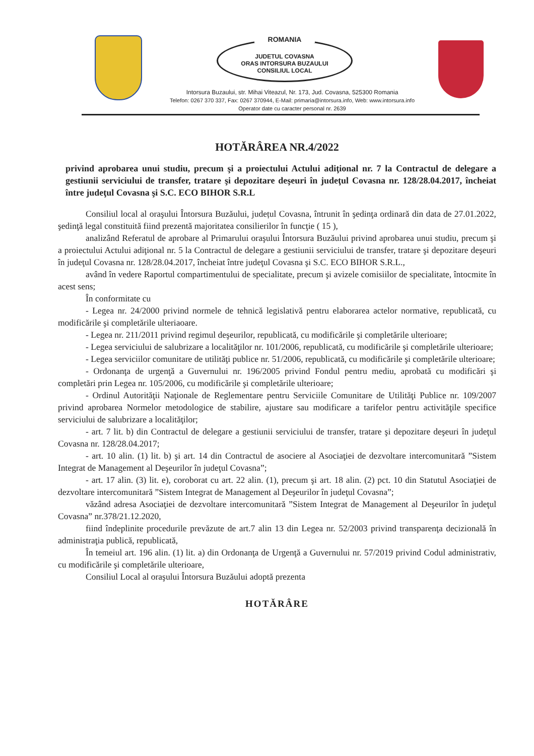ROMANIA
JUDETUL COVASNA
ORAS INTORSURA BUZAULUI
CONSILIUL LOCAL
Intorsura Buzaului, str. Mihai Viteazul, Nr. 173, Jud. Covasna, 525300 Romania
Telefon: 0267 370 337, Fax: 0267 370944, E-Mail: primaria@intorsura.info, Web: www.intorsura.info
Operator date cu caracter personal nr. 2639
HOTĂRÂREA NR.4/2022
privind aprobarea unui studiu, precum şi a proiectului Actului adiţional nr. 7 la Contractul de delegare a gestiunii serviciului de transfer, tratare şi depozitare deşeuri în judeţul Covasna nr. 128/28.04.2017, încheiat între judeţul Covasna şi S.C. ECO BIHOR S.R.L
Consiliul local al oraşului Întorsura Buzăului, județul Covasna, întrunit în şedinţa ordinară din data de 27.01.2022, şedinţă legal constituită fiind prezentă majoritatea consilierilor în funcţie ( 15 ),
analizând Referatul de aprobare al Primarului oraşului Întorsura Buzăului privind aprobarea unui studiu, precum şi a proiectului Actului adiţional nr. 5 la Contractul de delegare a gestiunii serviciului de transfer, tratare şi depozitare deşeuri în judeţul Covasna nr. 128/28.04.2017, încheiat între judeţul Covasna şi S.C. ECO BIHOR S.R.L.,
având în vedere Raportul compartimentului de specialitate, precum şi avizele comisiilor de specialitate, întocmite în acest sens;
În conformitate cu
- Legea nr. 24/2000 privind normele de tehnică legislativă pentru elaborarea actelor normative, republicată, cu modificările şi completările ulteriaoare.
- Legea nr. 211/2011 privind regimul deşeurilor, republicată, cu modificările şi completările ulterioare;
- Legea serviciului de salubrizare a localităţilor nr. 101/2006, republicată, cu modificările şi completările ulterioare;
- Legea serviciilor comunitare de utilităţi publice nr. 51/2006, republicată, cu modificările şi completările ulterioare;
- Ordonanţa de urgenţă a Guvernului nr. 196/2005 privind Fondul pentru mediu, aprobată cu modificări şi completări prin Legea nr. 105/2006, cu modificările şi completările ulterioare;
- Ordinul Autorităţii Naţionale de Reglementare pentru Serviciile Comunitare de Utilităţi Publice nr. 109/2007 privind aprobarea Normelor metodologice de stabilire, ajustare sau modificare a tarifelor pentru activităţile specifice serviciului de salubrizare a localităţilor;
- art. 7 lit. b) din Contractul de delegare a gestiunii serviciului de transfer, tratare şi depozitare deşeuri în judeţul Covasna nr. 128/28.04.2017;
- art. 10 alin. (1) lit. b) şi art. 14 din Contractul de asociere al Asociaţiei de dezvoltare intercomunitară ”Sistem Integrat de Management al Deşeurilor în judeţul Covasna”;
- art. 17 alin. (3) lit. e), coroborat cu art. 22 alin. (1), precum şi art. 18 alin. (2) pct. 10 din Statutul Asociaţiei de dezvoltare intercomunitară ”Sistem Integrat de Management al Deşeurilor în judeţul Covasna”;
văzând adresa Asociaţiei de dezvoltare intercomunitară ”Sistem Integrat de Management al Deşeurilor în judeţul Covasna” nr.378/21.12.2020,
fiind îndeplinite procedurile prevăzute de art.7 alin 13 din Legea nr. 52/2003 privind transparenţa decizională în administraţia publică, republicată,
În temeiul art. 196 alin. (1) lit. a) din Ordonanţa de Urgenţă a Guvernului nr. 57/2019 privind Codul administrativ, cu modificările şi completările ulterioare,
Consiliul Local al oraşului Întorsura Buzăului adoptă prezenta
HOTĂRÂRE